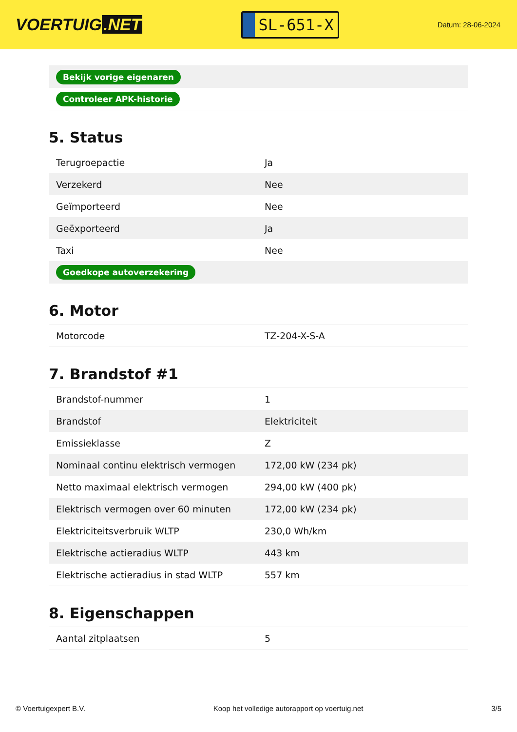VOERTUIG.NET
SL-651-X
Datum: 28-06-2024
| Bekijk vorige eigenaren |
| Controleer APK-historie |
5. Status
| Terugroepactie | Ja |
| Verzekerd | Nee |
| Geïmporteerd | Nee |
| Geëxporteerd | Ja |
| Taxi | Nee |
| Goedkope autoverzekering | |
6. Motor
| Motorcode | TZ-204-X-S-A |
7. Brandstof #1
| Brandstof-nummer | 1 |
| Brandstof | Elektriciteit |
| Emissieklasse | Z |
| Nominaal continu elektrisch vermogen | 172,00 kW (234 pk) |
| Netto maximaal elektrisch vermogen | 294,00 kW (400 pk) |
| Elektrisch vermogen over 60 minuten | 172,00 kW (234 pk) |
| Elektriciteitsverbruik WLTP | 230,0 Wh/km |
| Elektrische actieradius WLTP | 443 km |
| Elektrische actieradius in stad WLTP | 557 km |
8. Eigenschappen
| Aantal zitplaatsen | 5 |
© Voertuigexpert B.V. Koop het volledige autorapport op voertuig.net 3/5